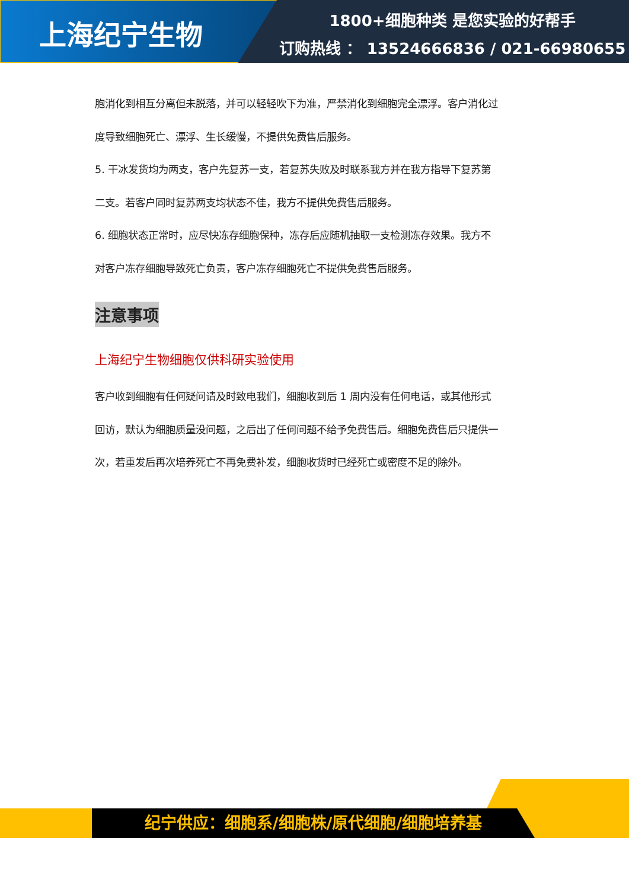上海纪宁生物
1800+细胞种类 是您实验的好帮手
订购热线 ： 13524666836 / 021-66980655
胞消化到相互分离但未脱落，并可以轻轻吹下为准，严禁消化到细胞完全漂浮。客户消化过
度导致细胞死亡、漂浮、生长缓慢，不提供免费售后服务。
5. 干冰发货均为两支，客户先复苏一支，若复苏失败及时联系我方并在我方指导下复苏第
二支。若客户同时复苏两支均状态不佳，我方不提供免费售后服务。
6. 细胞状态正常时，应尽快冻存细胞保种，冻存后应随机抽取一支检测冻存效果。我方不
对客户冻存细胞导致死亡负责，客户冻存细胞死亡不提供免费售后服务。
注意事项
上海纪宁生物细胞仅供科研实验使用
客户收到细胞有任何疑问请及时致电我们，细胞收到后 1 周内没有任何电话，或其他形式
回访，默认为细胞质量没问题，之后出了任何问题不给予免费售后。细胞免费售后只提供一
次，若重发后再次培养死亡不再免费补发，细胞收货时已经死亡或密度不足的除外。
纪宁供应：细胞系/细胞株/原代细胞/细胞培养基